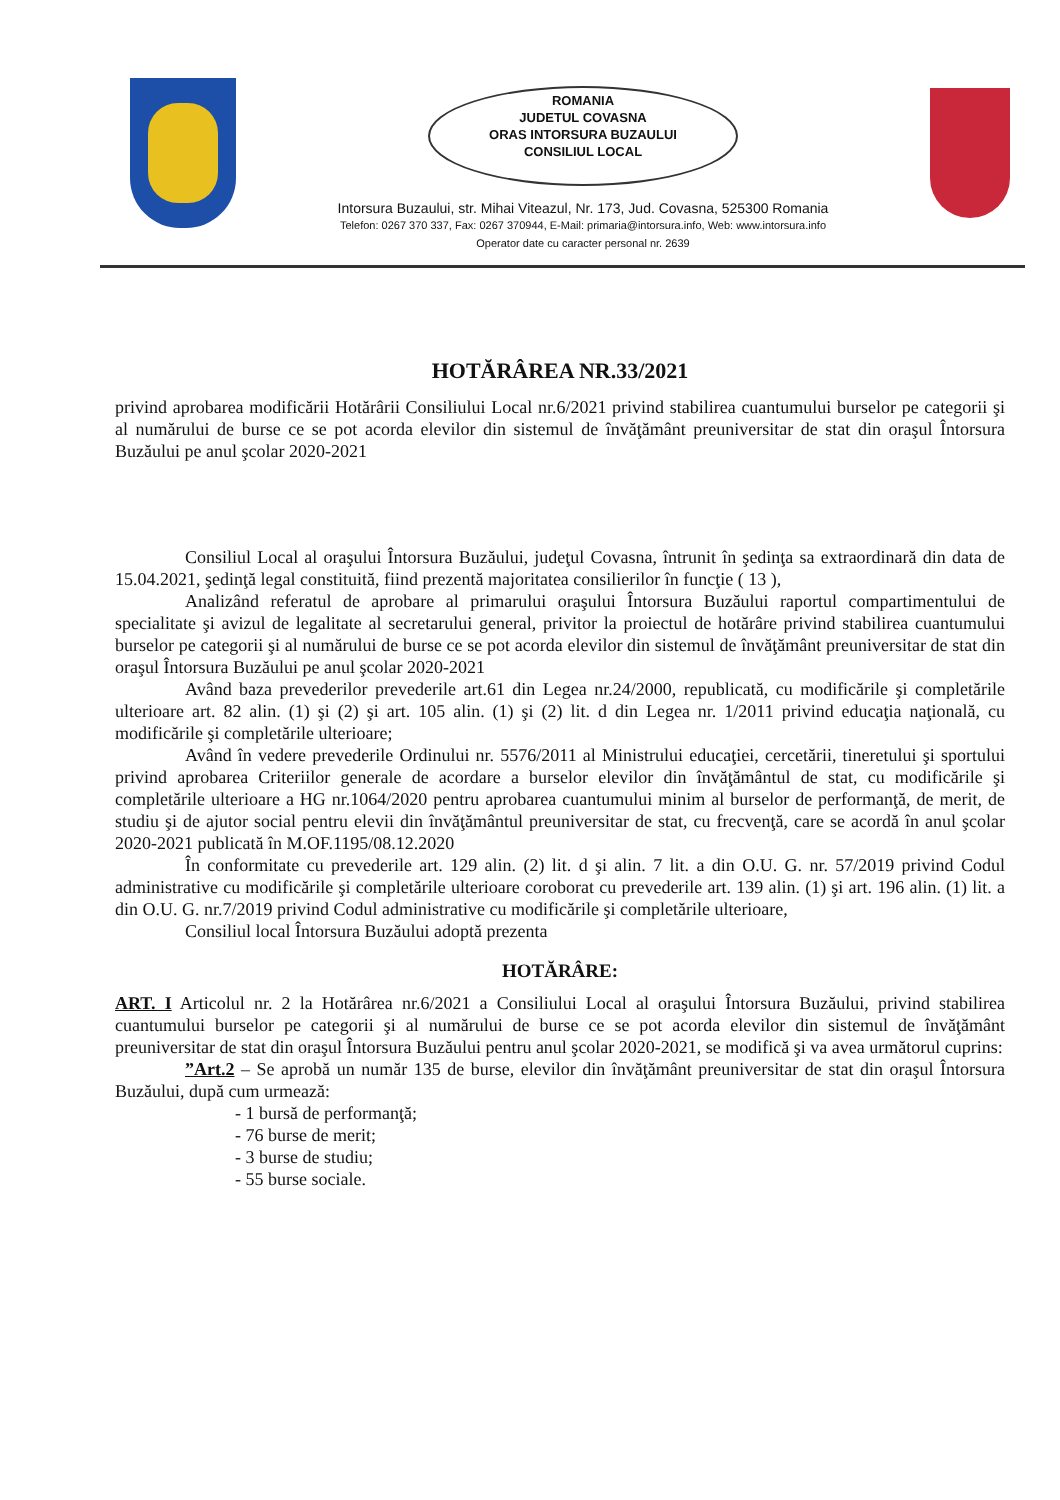ROMANIA
JUDETUL COVASNA
ORAS INTORSURA BUZAULUI
CONSILIUL LOCAL
Intorsura Buzaului, str. Mihai Viteazul, Nr. 173, Jud. Covasna, 525300 Romania
Telefon: 0267 370 337, Fax: 0267 370944, E-Mail: primaria@intorsura.info, Web: www.intorsura.info
Operator date cu caracter personal nr. 2639
HOTĂRÂREA NR.33/2021
privind aprobarea modificării Hotărârii Consiliului Local nr.6/2021 privind stabilirea cuantumului burselor pe categorii şi al numărului de burse ce se pot acorda elevilor din sistemul de învăţământ preuniversitar de stat din oraşul Întorsura Buzăului pe anul şcolar 2020-2021
Consiliul Local al oraşului Întorsura Buzăului, judeţul Covasna, întrunit în şedinţa sa extraordinară din data de 15.04.2021, şedinţă legal constituită, fiind prezentă majoritatea consilierilor în funcţie ( 13 ),
Analizând referatul de aprobare al primarului oraşului Întorsura Buzăului raportul compartimentului de specialitate şi avizul de legalitate al secretarului general, privitor la proiectul de hotărâre privind stabilirea cuantumului burselor pe categorii şi al numărului de burse ce se pot acorda elevilor din sistemul de învăţământ preuniversitar de stat din oraşul Întorsura Buzăului pe anul şcolar 2020-2021
Având baza prevederilor prevederile art.61 din Legea nr.24/2000, republicată, cu modificările şi completările ulterioare art. 82 alin. (1) şi (2) şi art. 105 alin. (1) şi (2) lit. d din Legea nr. 1/2011 privind educaţia naţională, cu modificările şi completările ulterioare;
Având în vedere prevederile Ordinului nr. 5576/2011 al Ministrului educaţiei, cercetării, tineretului şi sportului privind aprobarea Criteriilor generale de acordare a burselor elevilor din învăţământul de stat, cu modificările şi completările ulterioare a HG nr.1064/2020 pentru aprobarea cuantumului minim al burselor de performanţă, de merit, de studiu şi de ajutor social pentru elevii din învăţământul preuniversitar de stat, cu frecvenţă, care se acordă în anul şcolar 2020-2021 publicată în M.OF.1195/08.12.2020
În conformitate cu prevederile art. 129 alin. (2) lit. d şi alin. 7 lit. a din O.U. G. nr. 57/2019 privind Codul administrative cu modificările şi completările ulterioare coroborat cu prevederile art. 139 alin. (1) şi art. 196 alin. (1) lit. a din O.U. G. nr.7/2019 privind Codul administrative cu modificările şi completările ulterioare,
Consiliul local Întorsura Buzăului adoptă prezenta
HOTĂRÂRE:
ART. I Articolul nr. 2 la Hotărârea nr.6/2021 a Consiliului Local al oraşului Întorsura Buzăului, privind stabilirea cuantumului burselor pe categorii şi al numărului de burse ce se pot acorda elevilor din sistemul de învăţământ preuniversitar de stat din oraşul Întorsura Buzăului pentru anul şcolar 2020-2021, se modifică şi va avea următorul cuprins:
”Art.2 – Se aprobă un număr 135 de burse, elevilor din învăţământ preuniversitar de stat din oraşul Întorsura Buzăului, după cum urmează:
- 1 bursă de performanţă;
- 76 burse de merit;
- 3 burse de studiu;
- 55 burse sociale.